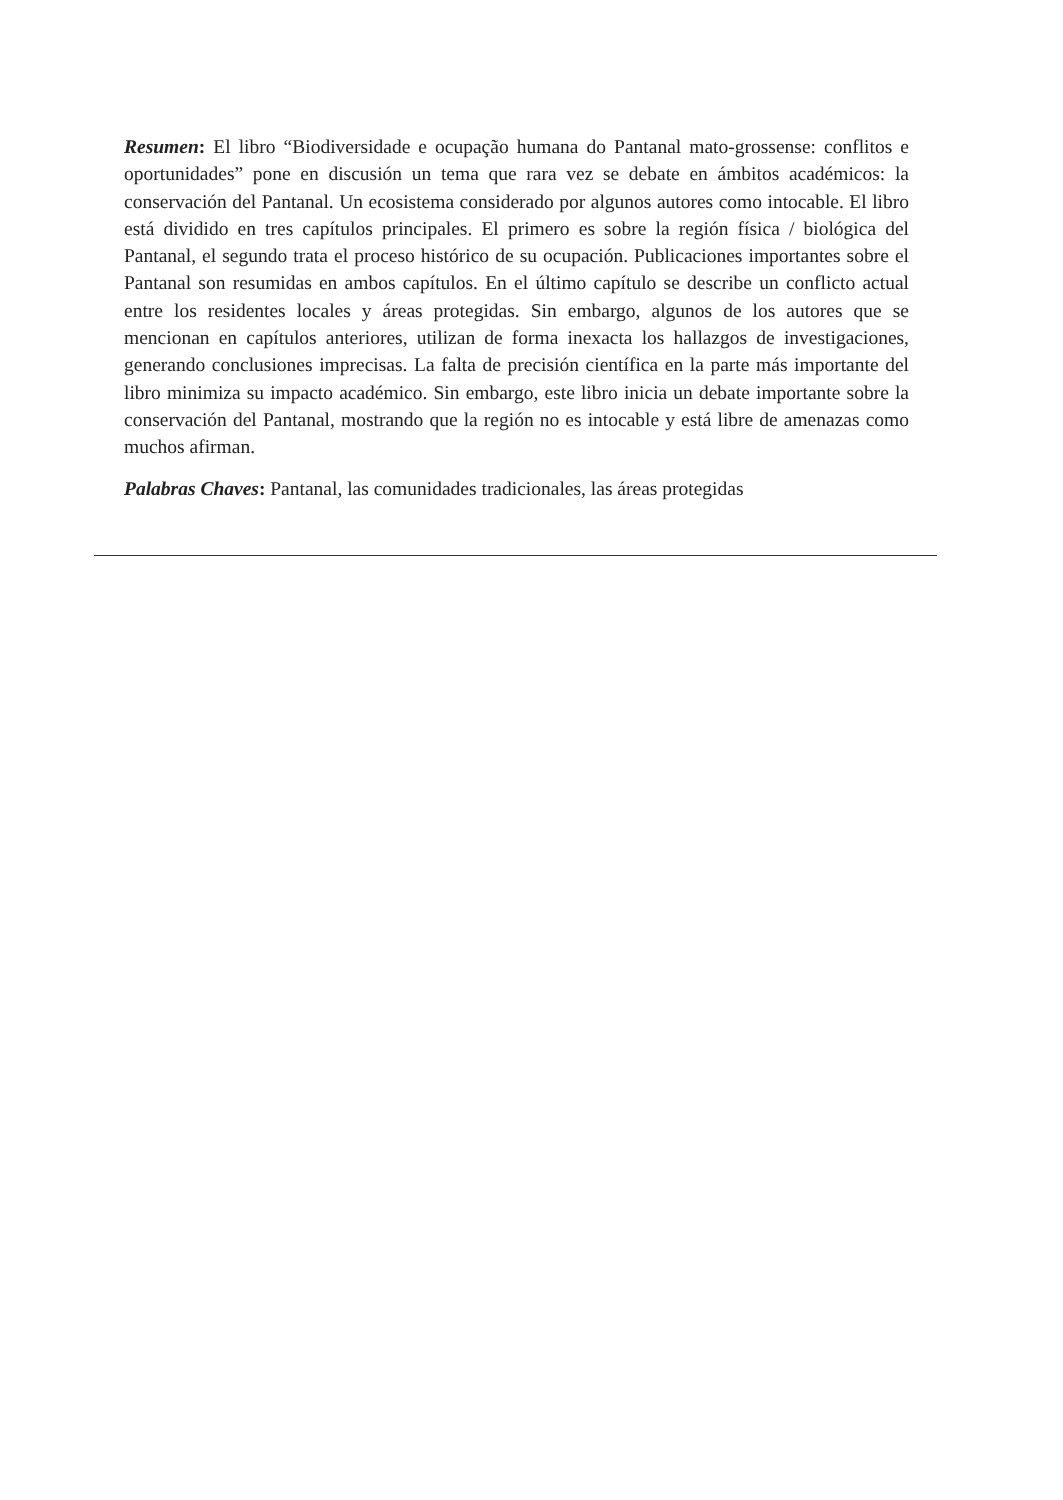Resumen: El libro “Biodiversidade e ocupação humana do Pantanal mato-grossense: conflitos e oportunidades” pone en discusión un tema que rara vez se debate en ámbitos académicos: la conservación del Pantanal. Un ecosistema considerado por algunos autores como intocable. El libro está dividido en tres capítulos principales. El primero es sobre la región física / biológica del Pantanal, el segundo trata el proceso histórico de su ocupación. Publicaciones importantes sobre el Pantanal son resumidas en ambos capítulos. En el último capítulo se describe un conflicto actual entre los residentes locales y áreas protegidas. Sin embargo, algunos de los autores que se mencionan en capítulos anteriores, utilizan de forma inexacta los hallazgos de investigaciones, generando conclusiones imprecisas. La falta de precisión científica en la parte más importante del libro minimiza su impacto académico. Sin embargo, este libro inicia un debate importante sobre la conservación del Pantanal, mostrando que la región no es intocable y está libre de amenazas como muchos afirman.
Palabras Chaves: Pantanal, las comunidades tradicionales, las áreas protegidas